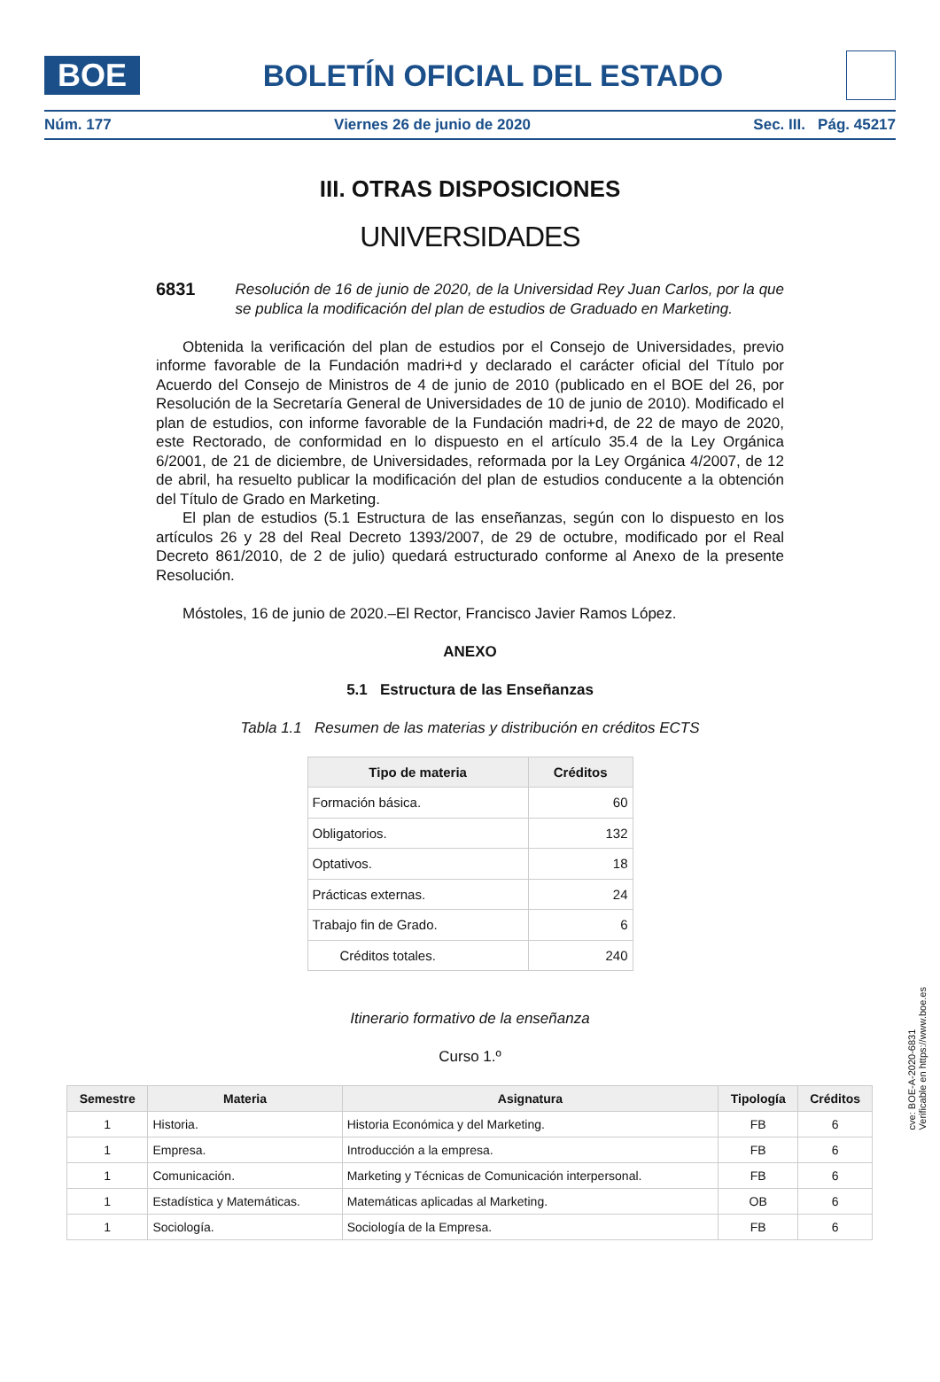BOE
BOLETÍN OFICIAL DEL ESTADO
Núm. 177 Viernes 26 de junio de 2020 Sec. III. Pág. 45217
III. OTRAS DISPOSICIONES
UNIVERSIDADES
6831 Resolución de 16 de junio de 2020, de la Universidad Rey Juan Carlos, por la que se publica la modificación del plan de estudios de Graduado en Marketing.
Obtenida la verificación del plan de estudios por el Consejo de Universidades, previo informe favorable de la Fundación madri+d y declarado el carácter oficial del Título por Acuerdo del Consejo de Ministros de 4 de junio de 2010 (publicado en el BOE del 26, por Resolución de la Secretaría General de Universidades de 10 de junio de 2010). Modificado el plan de estudios, con informe favorable de la Fundación madri+d, de 22 de mayo de 2020, este Rectorado, de conformidad en lo dispuesto en el artículo 35.4 de la Ley Orgánica 6/2001, de 21 de diciembre, de Universidades, reformada por la Ley Orgánica 4/2007, de 12 de abril, ha resuelto publicar la modificación del plan de estudios conducente a la obtención del Título de Grado en Marketing.
El plan de estudios (5.1 Estructura de las enseñanzas, según con lo dispuesto en los artículos 26 y 28 del Real Decreto 1393/2007, de 29 de octubre, modificado por el Real Decreto 861/2010, de 2 de julio) quedará estructurado conforme al Anexo de la presente Resolución.
Móstoles, 16 de junio de 2020.–El Rector, Francisco Javier Ramos López.
ANEXO
5.1 Estructura de las Enseñanzas
Tabla 1.1 Resumen de las materias y distribución en créditos ECTS
| Tipo de materia | Créditos |
| --- | --- |
| Formación básica. | 60 |
| Obligatorios. | 132 |
| Optativos. | 18 |
| Prácticas externas. | 24 |
| Trabajo fin de Grado. | 6 |
| Créditos totales. | 240 |
Itinerario formativo de la enseñanza
Curso 1.º
| Semestre | Materia | Asignatura | Tipología | Créditos |
| --- | --- | --- | --- | --- |
| 1 | Historia. | Historia Económica y del Marketing. | FB | 6 |
| 1 | Empresa. | Introducción a la empresa. | FB | 6 |
| 1 | Comunicación. | Marketing y Técnicas de Comunicación interpersonal. | FB | 6 |
| 1 | Estadística y Matemáticas. | Matemáticas aplicadas al Marketing. | OB | 6 |
| 1 | Sociología. | Sociología de la Empresa. | FB | 6 |
cve: BOE-A-2020-6831
Verificable en https://www.boe.es